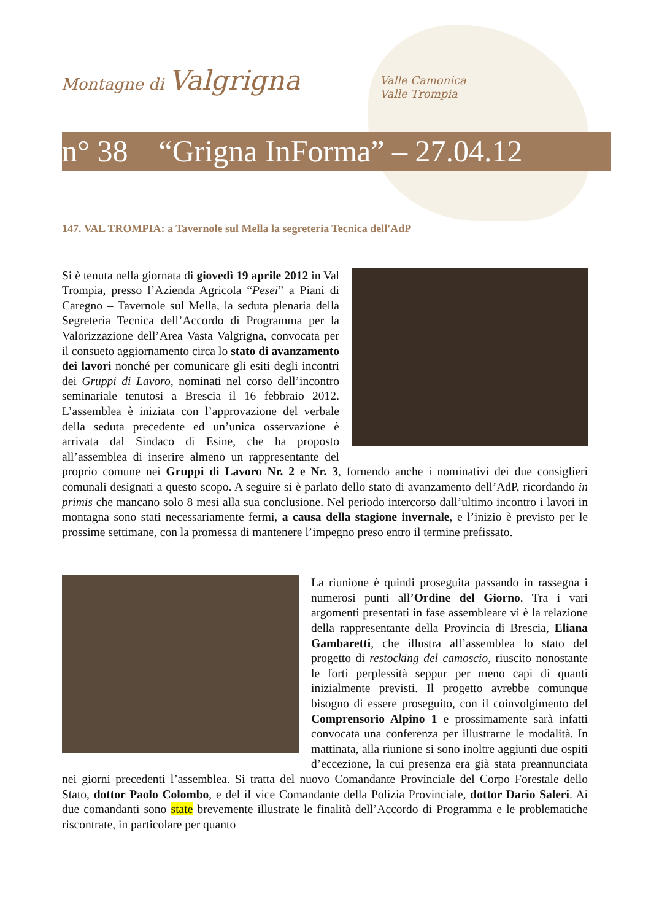Montagne di Valgrigna Valle Camonica
Valle Trompia
n° 38 “Grigna InForma” – 27.04.12
147. VAL TROMPIA: a Tavernole sul Mella la segreteria Tecnica dell'AdP
Si è tenuta nella giornata di giovedì 19 aprile 2012 in Val Trompia, presso l’Azienda Agricola “Pesei” a Piani di Caregno – Tavernole sul Mella, la seduta plenaria della Segreteria Tecnica dell’Accordo di Programma per la Valorizzazione dell’Area Vasta Valgrigna, convocata per il consueto aggiornamento circa lo stato di avanzamento dei lavori nonché per comunicare gli esiti degli incontri dei Gruppi di Lavoro, nominati nel corso dell’incontro seminariale tenutosi a Brescia il 16 febbraio 2012. L’assemblea è iniziata con l’approvazione del verbale della seduta precedente ed un’unica osservazione è arrivata dal Sindaco di Esine, che ha proposto all’assemblea di inserire almeno un rappresentante del proprio comune nei Gruppi di Lavoro Nr. 2 e Nr. 3, fornendo anche i nominativi dei due consiglieri comunali designati a questo scopo. A seguire si è parlato dello stato di avanzamento dell’AdP, ricordando in primis che mancano solo 8 mesi alla sua conclusione. Nel periodo intercorso dall’ultimo incontro i lavori in montagna sono stati necessariamente fermi, a causa della stagione invernale, e l’inizio è previsto per le prossime settimane, con la promessa di mantenere l’impegno preso entro il termine prefissato.
La riunione è quindi proseguita passando in rassegna i numerosi punti all’Ordine del Giorno. Tra i vari argomenti presentati in fase assembleare vi è la relazione della rappresentante della Provincia di Brescia, Eliana Gambaretti, che illustra all’assemblea lo stato del progetto di restocking del camoscio, riuscito nonostante le forti perplessità seppur per meno capi di quanti inizialmente previsti. Il progetto avrebbe comunque bisogno di essere proseguito, con il coinvolgimento del Comprensorio Alpino 1 e prossimamente sarà infatti convocata una conferenza per illustrarne le modalità. In mattinata, alla riunione si sono inoltre aggiunti due ospiti d’eccezione, la cui presenza era già stata preannunciata nei giorni precedenti l’assemblea. Si tratta del nuovo Comandante Provinciale del Corpo Forestale dello Stato, dottor Paolo Colombo, e del il vice Comandante della Polizia Provinciale, dottor Dario Saleri. Ai due comandanti sono state brevemente illustrate le finalità dell’Accordo di Programma e le problematiche riscontrate, in particolare per quanto